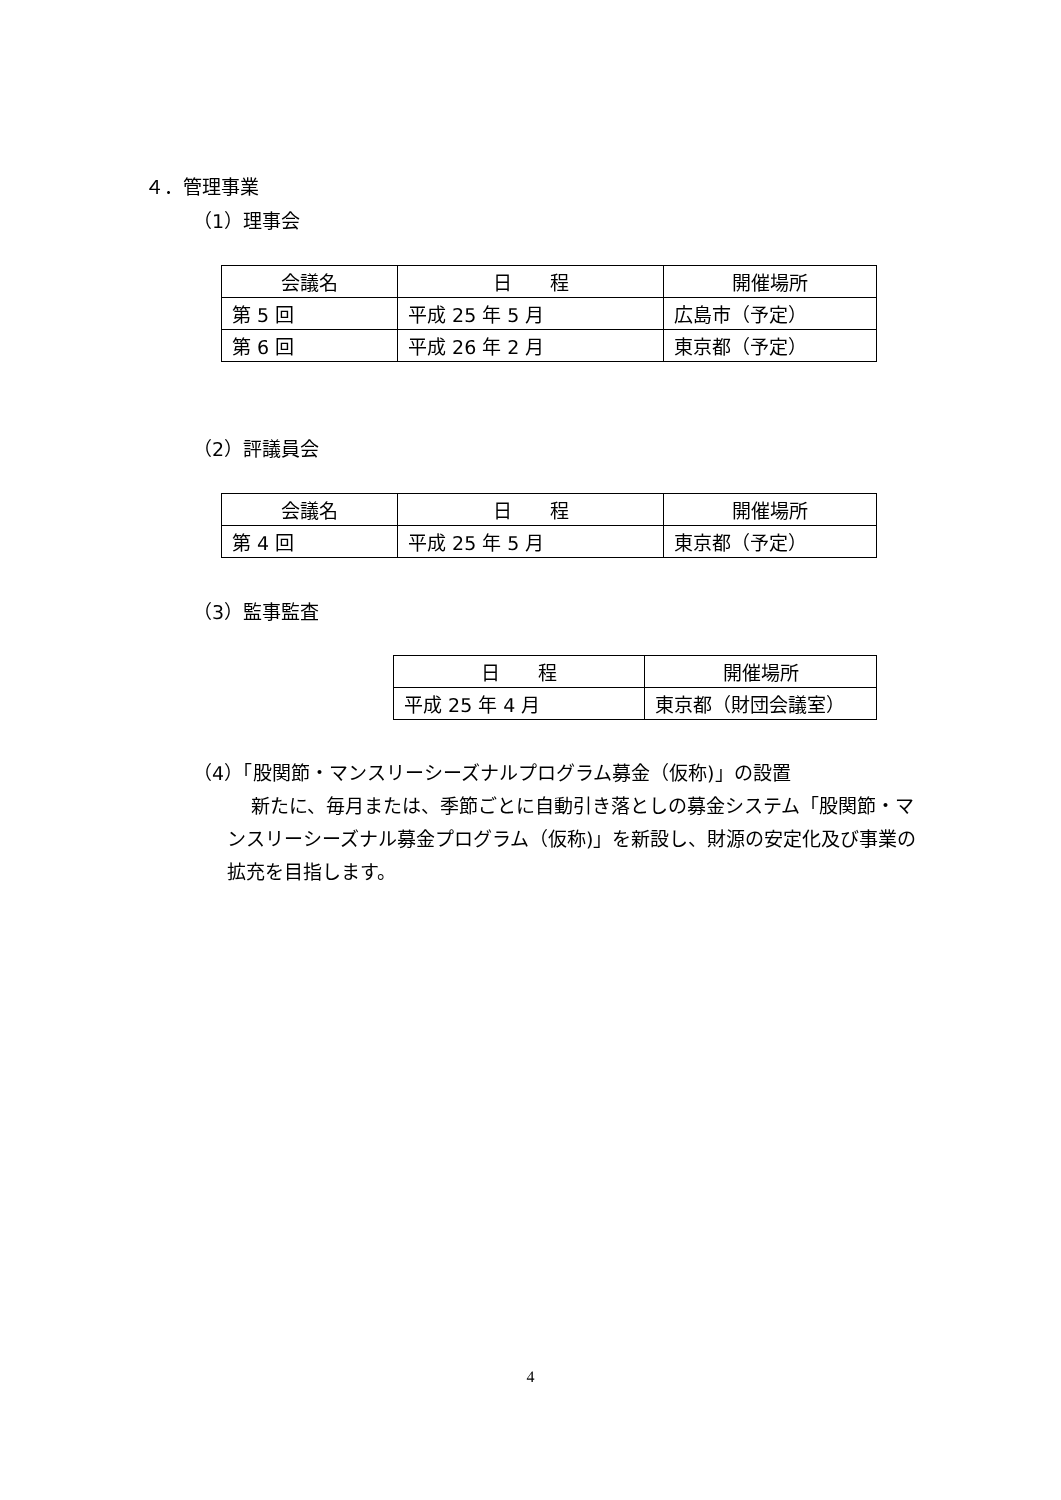４．管理事業
（1）理事会
| 会議名 | 日 程 | 開催場所 |
| --- | --- | --- |
| 第 5 回 | 平成 25 年 5 月 | 広島市（予定） |
| 第 6 回 | 平成 26 年 2 月 | 東京都（予定） |
（2）評議員会
| 会議名 | 日 程 | 開催場所 |
| --- | --- | --- |
| 第 4 回 | 平成 25 年 5 月 | 東京都（予定） |
（3）監事監査
| 日 程 | 開催場所 |
| --- | --- |
| 平成 25 年 4 月 | 東京都（財団会議室） |
（4）「股関節・マンスリーシーズナルプログラム募金（仮称)」の設置
新たに、毎月または、季節ごとに自動引き落としの募金システム「股関節・マンスリーシーズナル募金プログラム（仮称)」を新設し、財源の安定化及び事業の拡充を目指します。
4